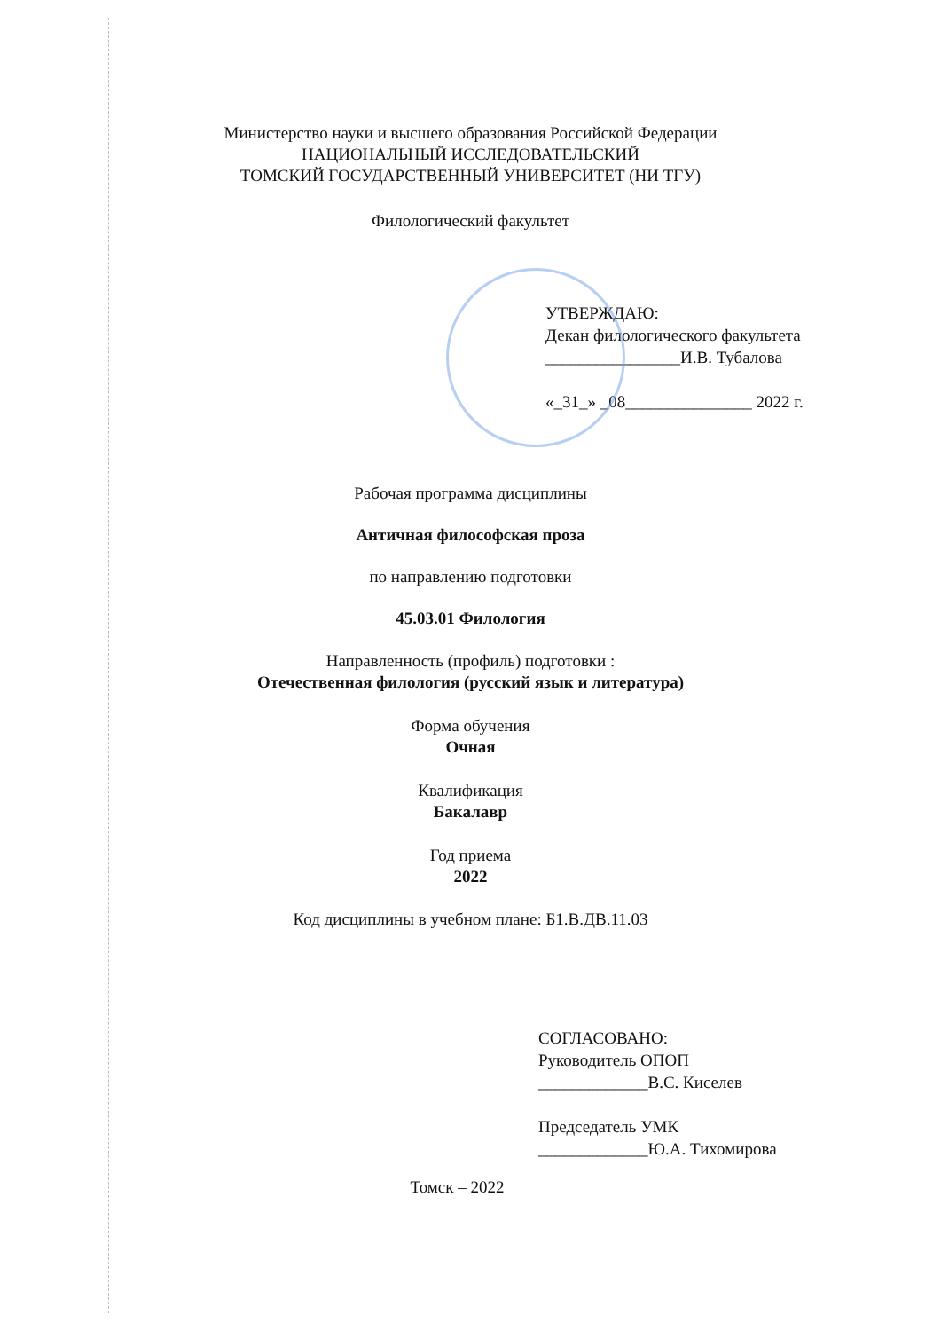Министерство науки и высшего образования Российской Федерации
НАЦИОНАЛЬНЫЙ ИССЛЕДОВАТЕЛЬСКИЙ
ТОМСКИЙ ГОСУДАРСТВЕННЫЙ УНИВЕРСИТЕТ (НИ ТГУ)
Филологический факультет
УТВЕРЖДАЮ:
Декан филологического факультета
________________И.В. Тубалова
«_31_» _08_______________ 2022 г.
Рабочая программа дисциплины
Античная философская проза
по направлению подготовки
45.03.01 Филология
Направленность (профиль) подготовки :
Отечественная филология (русский язык и литература)
Форма обучения
Очная
Квалификация
Бакалавр
Год приема
2022
Код дисциплины в учебном плане: Б1.В.ДВ.11.03
СОГЛАСОВАНО:
Руководитель ОПОП
_____________В.С. Киселев
Председатель УМК
_____________Ю.А. Тихомирова
Томск – 2022